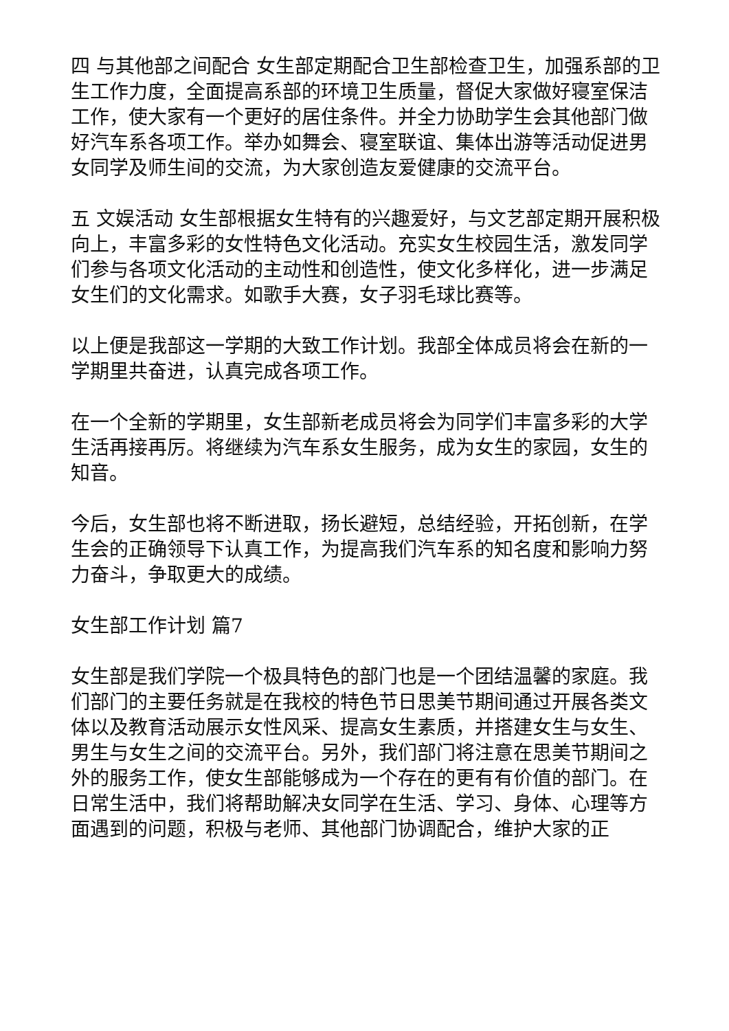四 与其他部之间配合 女生部定期配合卫生部检查卫生，加强系部的卫生工作力度，全面提高系部的环境卫生质量，督促大家做好寝室保洁工作，使大家有一个更好的居住条件。并全力协助学生会其他部门做好汽车系各项工作。举办如舞会、寝室联谊、集体出游等活动促进男女同学及师生间的交流，为大家创造友爱健康的交流平台。
五 文娱活动 女生部根据女生特有的兴趣爱好，与文艺部定期开展积极向上，丰富多彩的女性特色文化活动。充实女生校园生活，激发同学们参与各项文化活动的主动性和创造性，使文化多样化，进一步满足女生们的文化需求。如歌手大赛，女子羽毛球比赛等。
以上便是我部这一学期的大致工作计划。我部全体成员将会在新的一学期里共奋进，认真完成各项工作。
在一个全新的学期里，女生部新老成员将会为同学们丰富多彩的大学生活再接再厉。将继续为汽车系女生服务，成为女生的家园，女生的知音。
今后，女生部也将不断进取，扬长避短，总结经验，开拓创新，在学生会的正确领导下认真工作，为提高我们汽车系的知名度和影响力努力奋斗，争取更大的成绩。
女生部工作计划 篇7
女生部是我们学院一个极具特色的部门也是一个团结温馨的家庭。我们部门的主要任务就是在我校的特色节日思美节期间通过开展各类文体以及教育活动展示女性风采、提高女生素质，并搭建女生与女生、男生与女生之间的交流平台。另外，我们部门将注意在思美节期间之外的服务工作，使女生部能够成为一个存在的更有有价值的部门。在日常生活中，我们将帮助解决女同学在生活、学习、身体、心理等方面遇到的问题，积极与老师、其他部门协调配合，维护大家的正